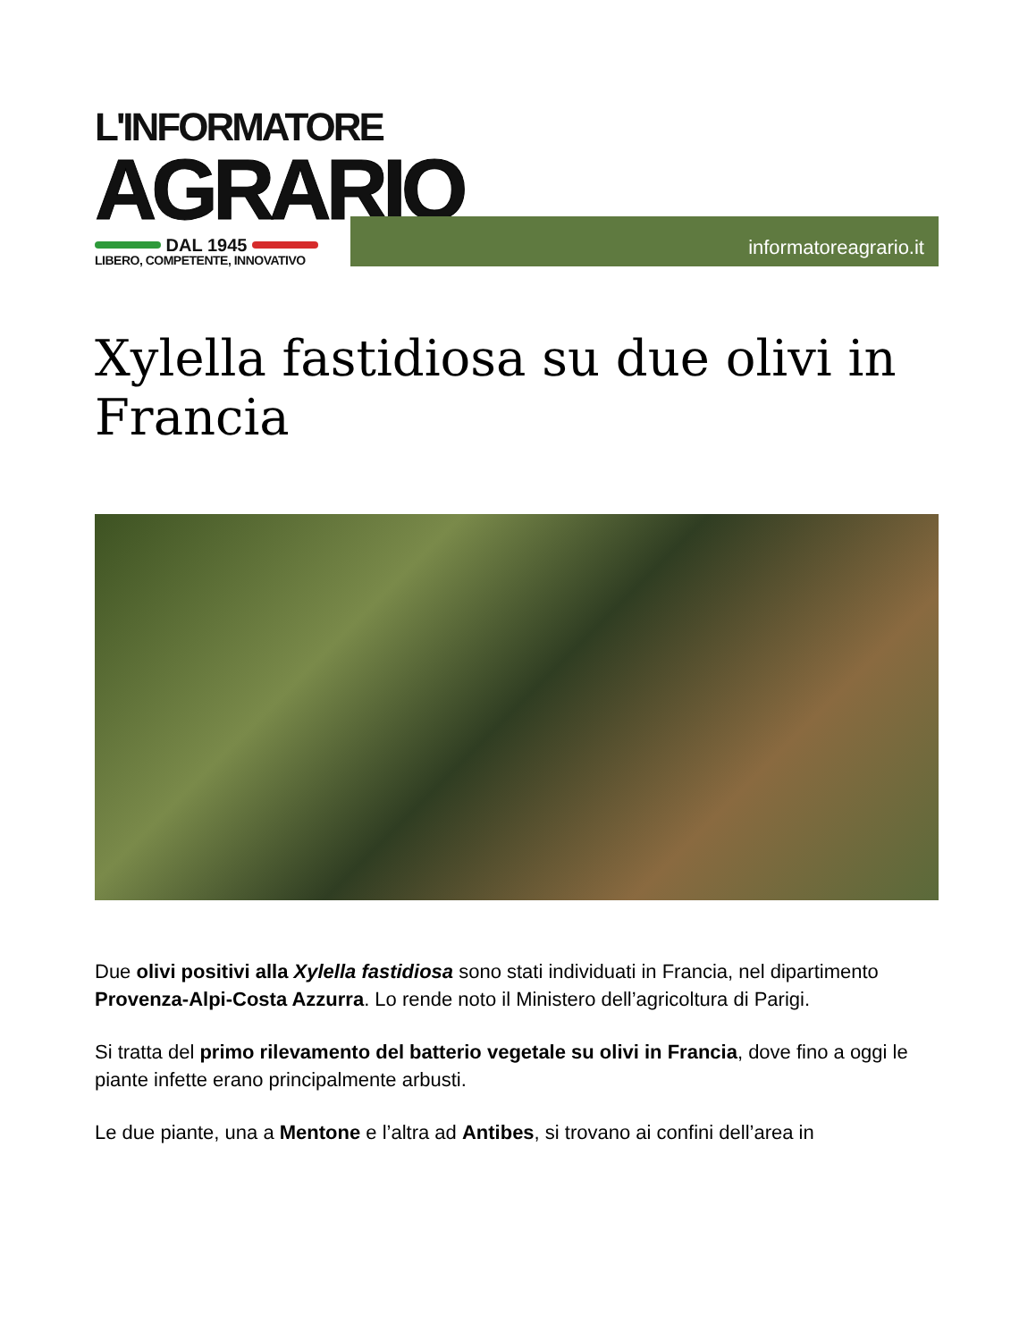L'INFORMATORE
AGRARIO
DAL 1945
LIBERO, COMPETENTE, INNOVATIVO
informatoreagrario.it
Xylella fastidiosa su due olivi in Francia
Due olivi positivi alla Xylella fastidiosa sono stati individuati in Francia, nel dipartimento Provenza-Alpi-Costa Azzurra. Lo rende noto il Ministero dell’agricoltura di Parigi.
Si tratta del primo rilevamento del batterio vegetale su olivi in Francia, dove fino a oggi le piante infette erano principalmente arbusti.
Le due piante, una a Mentone e l’altra ad Antibes, si trovano ai confini dell’area in